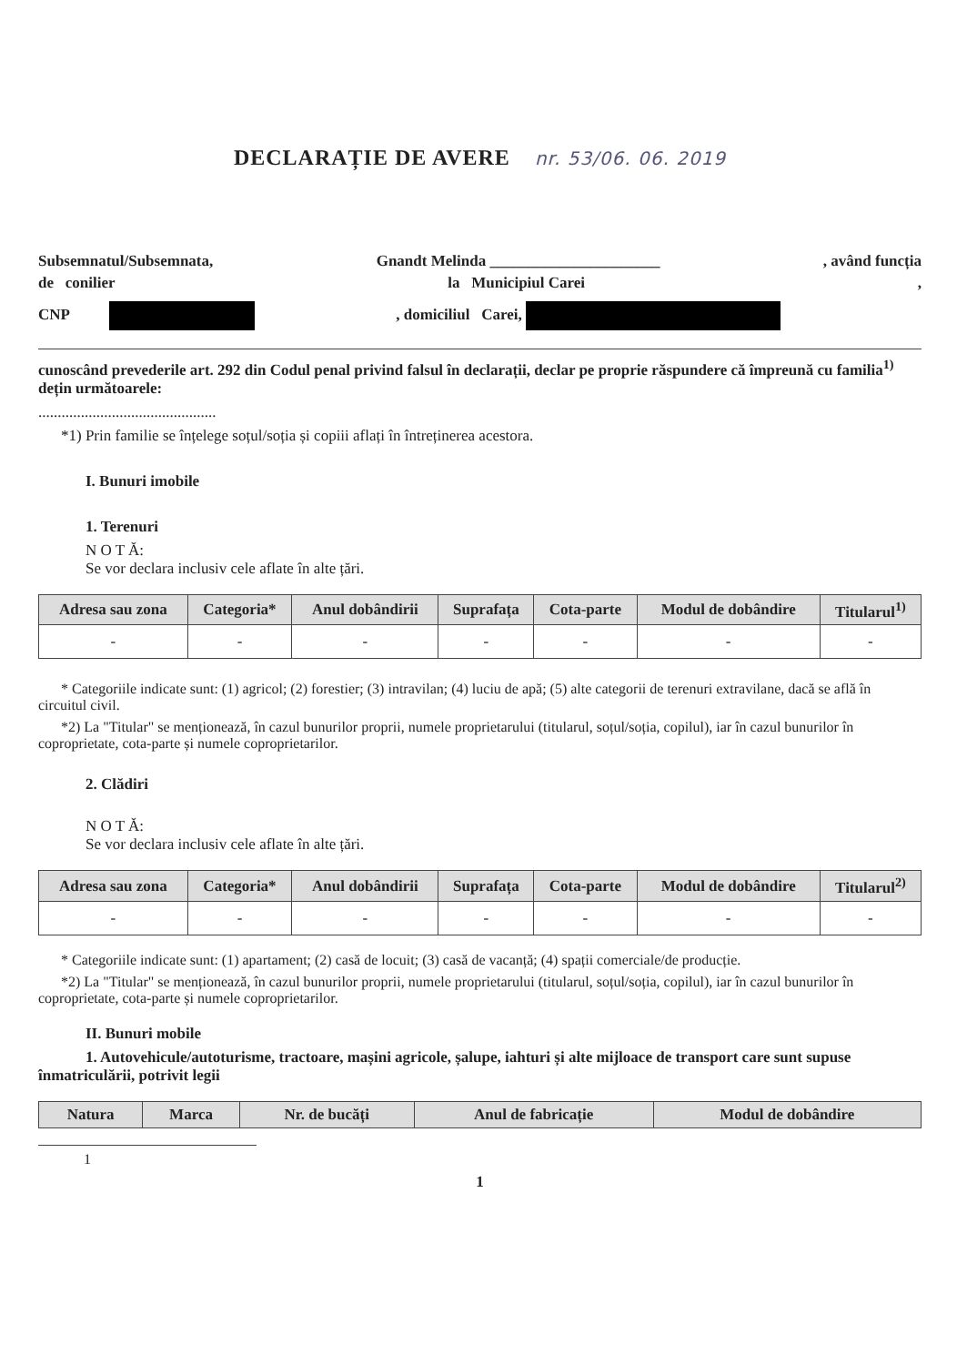DECLARAȚIE DE AVERE nr. 53/06. 06. 2019
Subsemnatul/Subsemnata, Gnandt Melinda ______________________, având funcția
de conilier la Municipiul Carei,
CNP , domiciliul Carei,
cunoscând prevederile art. 292 din Codul penal privind falsul în declarații, declar pe proprie răspundere că împreună cu familia<sup>1)</sup> dețin următoarele:
..............................................
*1) Prin familie se înțelege soțul/soția și copiii aflați în întreținerea acestora.
I. Bunuri imobile
1. Terenuri
N O T Ă:
Se vor declara inclusiv cele aflate în alte țări.
| Adresa sau zona | Categoria* | Anul dobândirii | Suprafața | Cota-parte | Modul de dobândire | Titularul<sup>1)</sup> |
| --- | --- | --- | --- | --- | --- | --- |
| - | - | - | - | - | - | - |
* Categoriile indicate sunt: (1) agricol; (2) forestier; (3) intravilan; (4) luciu de apă; (5) alte categorii de terenuri extravilane, dacă se află în circuitul civil.
*2) La "Titular" se menționează, în cazul bunurilor proprii, numele proprietarului (titularul, soțul/soția, copilul), iar în cazul bunurilor în coproprietate, cota-parte și numele coproprietarilor.
2. Clădiri
N O T Ă:
Se vor declara inclusiv cele aflate în alte țări.
| Adresa sau zona | Categoria* | Anul dobândirii | Suprafața | Cota-parte | Modul de dobândire | Titularul<sup>2)</sup> |
| --- | --- | --- | --- | --- | --- | --- |
| - | - | - | - | - | - | - |
* Categoriile indicate sunt: (1) apartament; (2) casă de locuit; (3) casă de vacanță; (4) spații comerciale/de producție.
*2) La "Titular" se menționează, în cazul bunurilor proprii, numele proprietarului (titularul, soțul/soția, copilul), iar în cazul bunurilor în coproprietate, cota-parte și numele coproprietarilor.
II. Bunuri mobile
1. Autovehicule/autoturisme, tractoare, mașini agricole, șalupe, iahturi și alte mijloace de transport care sunt supuse înmatriculării, potrivit legii
| Natura | Marca | Nr. de bucăți | Anul de fabricație | Modul de dobândire |
| --- | --- | --- | --- | --- |
1
1